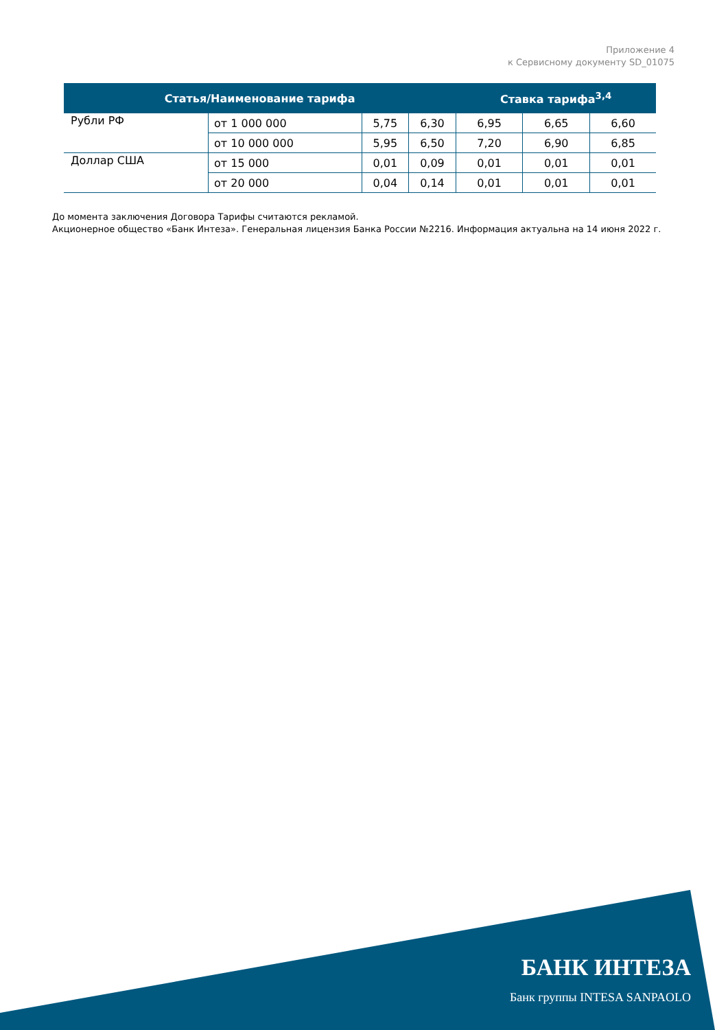Приложение 4
к Сервисному документу SD_01075
| Статья/Наименование тарифа | | | | Ставка тарифа<sup>3,4</sup> | | |
| --- | --- | --- | --- | --- | --- | --- |
| Рубли РФ | от 1 000 000 | 5,75 | 6,30 | 6,95 | 6,65 | 6,60 |
| | от 10 000 000 | 5,95 | 6,50 | 7,20 | 6,90 | 6,85 |
| Доллар США | от 15 000 | 0,01 | 0,09 | 0,01 | 0,01 | 0,01 |
| | от 20 000 | 0,04 | 0,14 | 0,01 | 0,01 | 0,01 |
До момента заключения Договора Тарифы считаются рекламой.
Акционерное общество «Банк Интеза». Генеральная лицензия Банка России №2216. Информация актуальна на 14 июня 2022 г.
БАНК ИНТЕЗА
Банк группы INTESA SANPAOLO